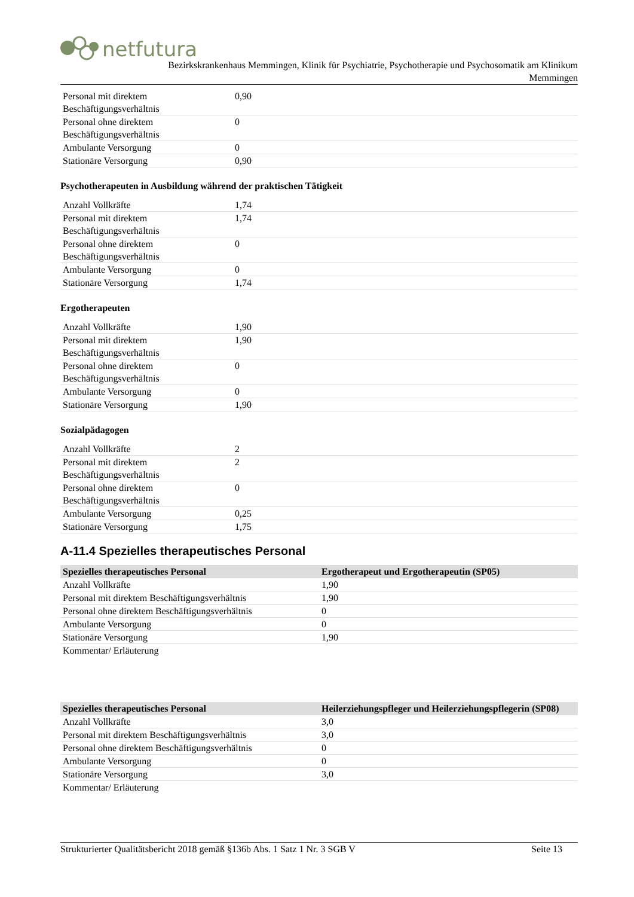netfutura
Bezirkskrankenhaus Memmingen, Klinik für Psychiatrie, Psychotherapie und Psychosomatik am Klinikum
Memmingen
| Personal mit direktem Beschäftigungsverhältnis | 0,90 |
| Personal ohne direktem Beschäftigungsverhältnis | 0 |
| Ambulante Versorgung | 0 |
| Stationäre Versorgung | 0,90 |
Psychotherapeuten in Ausbildung während der praktischen Tätigkeit
| Anzahl Vollkräfte | 1,74 |
| Personal mit direktem Beschäftigungsverhältnis | 1,74 |
| Personal ohne direktem Beschäftigungsverhältnis | 0 |
| Ambulante Versorgung | 0 |
| Stationäre Versorgung | 1,74 |
Ergotherapeuten
| Anzahl Vollkräfte | 1,90 |
| Personal mit direktem Beschäftigungsverhältnis | 1,90 |
| Personal ohne direktem Beschäftigungsverhältnis | 0 |
| Ambulante Versorgung | 0 |
| Stationäre Versorgung | 1,90 |
Sozialpädagogen
| Anzahl Vollkräfte | 2 |
| Personal mit direktem Beschäftigungsverhältnis | 2 |
| Personal ohne direktem Beschäftigungsverhältnis | 0 |
| Ambulante Versorgung | 0,25 |
| Stationäre Versorgung | 1,75 |
A-11.4 Spezielles therapeutisches Personal
| Spezielles therapeutisches Personal | Ergotherapeut und Ergotherapeutin (SP05) |
| --- | --- |
| Anzahl Vollkräfte | 1,90 |
| Personal mit direktem Beschäftigungsverhältnis | 1,90 |
| Personal ohne direktem Beschäftigungsverhältnis | 0 |
| Ambulante Versorgung | 0 |
| Stationäre Versorgung | 1,90 |
| Kommentar/ Erläuterung | |
| Spezielles therapeutisches Personal | Heilerziehungspfleger und Heilerziehungspflegerin (SP08) |
| --- | --- |
| Anzahl Vollkräfte | 3,0 |
| Personal mit direktem Beschäftigungsverhältnis | 3,0 |
| Personal ohne direktem Beschäftigungsverhältnis | 0 |
| Ambulante Versorgung | 0 |
| Stationäre Versorgung | 3,0 |
| Kommentar/ Erläuterung | |
Strukturierter Qualitätsbericht 2018 gemäß §136b Abs. 1 Satz 1 Nr. 3 SGB V Seite 13